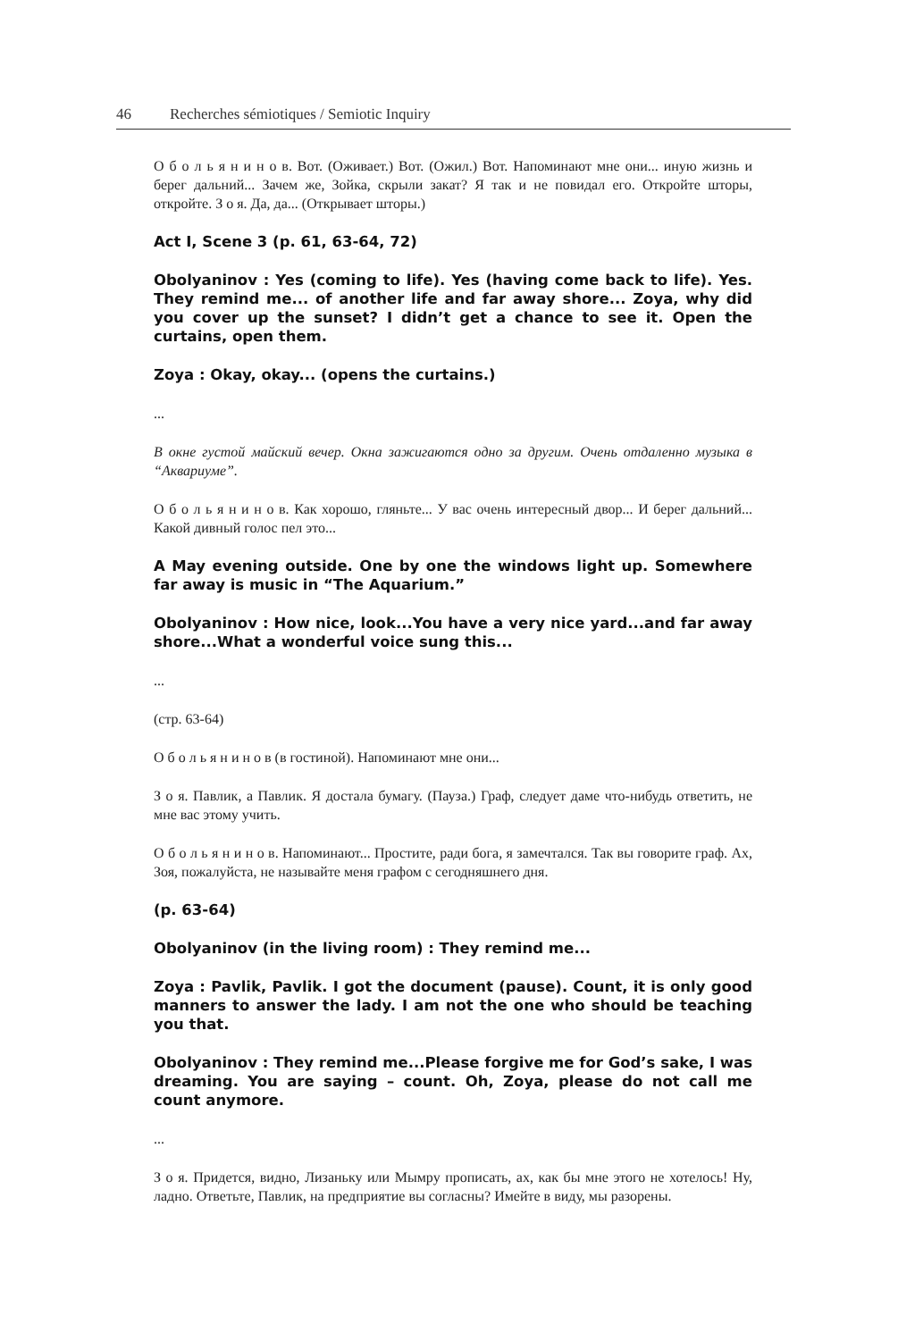46 Recherches sémiotiques / Semiotic Inquiry
О б о л ь я н и н о в. Вот. (Оживает.) Вот. (Ожил.) Вот. Напоминают мне они... иную жизнь и берег дальний... Зачем же, Зойка, скрыли закат? Я так и не повидал его. Откройте шторы, откройте. З о я. Да, да... (Открывает шторы.)
Act I, Scene 3 (p. 61, 63-64, 72)
Obolyaninov : Yes (coming to life). Yes (having come back to life). Yes. They remind me... of another life and far away shore... Zoya, why did you cover up the sunset? I didn’t get a chance to see it. Open the curtains, open them.
Zoya : Okay, okay... (opens the curtains.)
...
В окне густой майский вечер. Окна зажигаются одно за другим. Очень отдаленно музыка в “Аквариуме”.
О б о л ь я н и н о в. Как хорошо, гляньте... У вас очень интересный двор... И берег дальний... Какой дивный голос пел это...
A May evening outside. One by one the windows light up. Somewhere far away is music in “The Aquarium.”
Obolyaninov : How nice, look...You have a very nice yard...and far away shore...What a wonderful voice sung this...
...
(стр. 63-64)
О б о л ь я н и н о в (в гостиной). Напоминают мне они...
З о я. Павлик, а Павлик. Я достала бумагу. (Пауза.) Граф, следует даме что-нибудь ответить, не мне вас этому учить.
О б о л ь я н и н о в. Напоминают... Простите, ради бога, я замечтался. Так вы говорите граф. Ах, Зоя, пожалуйста, не называйте меня графом с сегодняшнего дня.
(p. 63-64)
Obolyaninov (in the living room) : They remind me...
Zoya : Pavlik, Pavlik. I got the document (pause). Count, it is only good manners to answer the lady. I am not the one who should be teaching you that.
Obolyaninov : They remind me...Please forgive me for God’s sake, I was dreaming. You are saying – count. Oh, Zoya, please do not call me count anymore.
...
З о я. Придется, видно, Лизаньку или Мымру прописать, ах, как бы мне этого не хотелось! Ну, ладно. Ответьте, Павлик, на предприятие вы согласны? Имейте в виду, мы разорены.